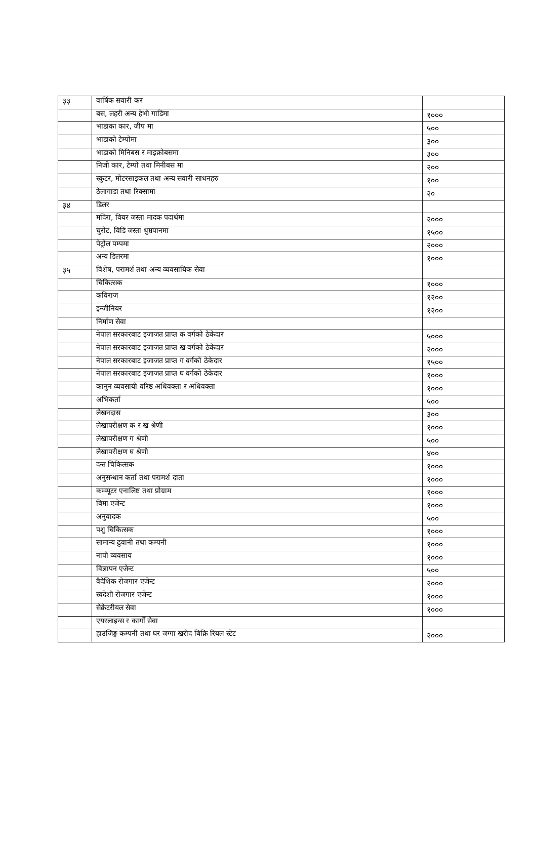| ३३ | वार्षिक सवारी कर | |
| | बस, लहरी अन्य हेभी गाडिमा | १००० |
| | भाडाका कार, जीप मा | ५०० |
| | भाडाको टेम्पोमा | ३०० |
| | भाडाको मिनिबस र माइक्रोबसमा | ३०० |
| | निजी कार, टेम्पो तथा मिनीबस मा | २०० |
| | स्कुटर, मोटरसाइकल तथा अन्य सवारी साधनहरु | १०० |
| | ठेलागाडा तथा रिक्सामा | २० |
| ३४ | डिलर | |
| | मदिरा, वियर जस्ता मादक पदार्थमा | २००० |
| | चुरोट, विडि जस्ता धुम्रपानमा | १५०० |
| | पेट्रोल पम्पमा | २००० |
| | अन्य डिलरमा | १००० |
| ३५ | विशेष, परामर्श तथा अन्य व्यवसायिक सेवा | |
| | चिकित्सक | १००० |
| | कविराज | १२०० |
| | इन्जीनियर | १२०० |
| | निर्माण सेवा | |
| | नेपाल सरकारबाट इजाजत प्राप्त क वर्गको ठेकेदार | ५००० |
| | नेपाल सरकारबाट इजाजत प्राप्त ख वर्गको ठेकेदार | २००० |
| | नेपाल सरकारबाट इजाजत प्राप्त ग वर्गको ठेकेदार | १५०० |
| | नेपाल सरकारबाट इजाजत प्राप्त घ वर्गको ठेकेदार | १००० |
| | कानुन व्यवसायी वरिष्ठ अधिवक्ता र अधिवक्ता | १००० |
| | अभिकर्ता | ५०० |
| | लेखनदास | ३०० |
| | लेखापरीक्षण क र ख श्रेणी | १००० |
| | लेखापरीक्षण ग श्रेणी | ५०० |
| | लेखापरीक्षण घ श्रेणी | ४०० |
| | दन्त चिकित्सक | १००० |
| | अनुसन्धान कर्ता तथा परामर्श दाता | १००० |
| | कम्प्यूटर एनालिष्ट तथा प्रोग्राम | १००० |
| | बिमा एजेन्ट | १००० |
| | अनुवादक | ५०० |
| | पशु चिकित्सक | १००० |
| | सामान्य ढुवानी तथा कम्पनी | १००० |
| | नापी व्यवसाय | १००० |
| | विज्ञापन एजेन्ट | ५०० |
| | वैदेशिक रोजगार एजेन्ट | २००० |
| | स्वदेशी रोजगार एजेन्ट | १००० |
| | सेक्रेटरीयल सेवा | १००० |
| | एयरलाइन्स र कार्गो सेवा | |
| | हाउजिङ्ग कम्पनी तथा घर जग्गा खरीद बिक्रि रियल स्टेट | २००० |